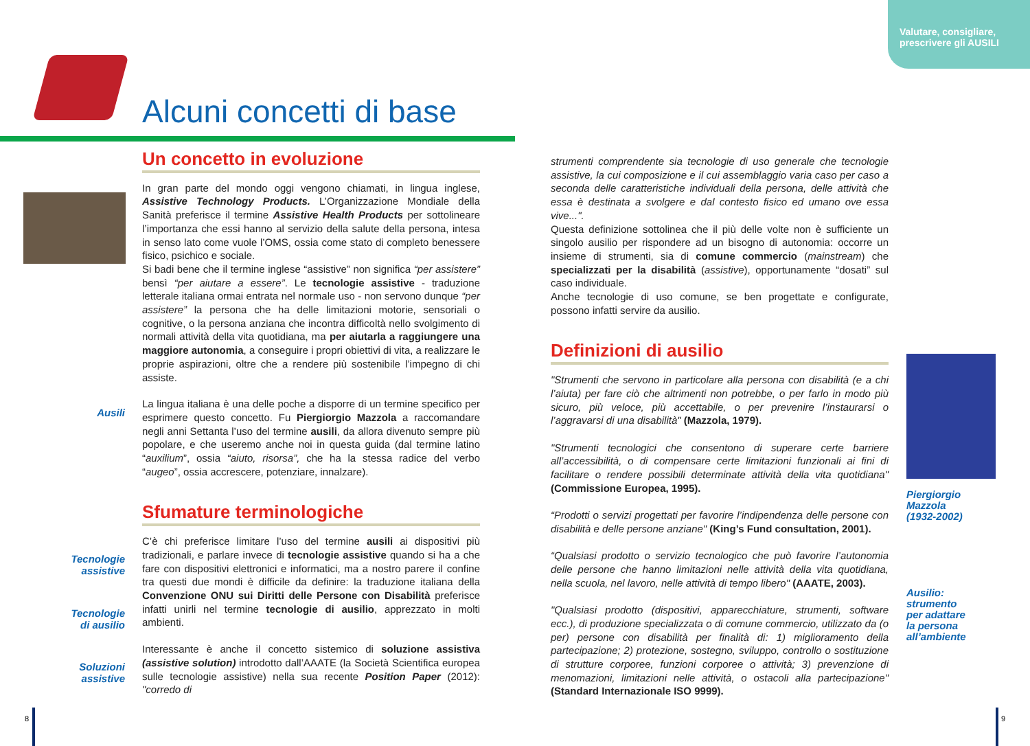Valutare, consigliare,
prescrivere gli AUSILI
Alcuni concetti di base
Ausili
Tecnologie
assistive
Tecnologie
di ausilio
Soluzioni
assistive
Piergiorgio
Mazzola
(1932-2002)
Ausilio:
strumento
per adattare
la persona
all’ambiente
Un concetto in evoluzione
In gran parte del mondo oggi vengono chiamati, in lingua inglese, Assistive Technology Products. L’Organizzazione Mondiale della Sanità preferisce il termine Assistive Health Products per sottolineare l’importanza che essi hanno al servizio della salute della persona, intesa in senso lato come vuole l’OMS, ossia come stato di completo benessere fisico, psichico e sociale.
Si badi bene che il termine inglese “assistive” non significa “per assistere” bensì “per aiutare a essere”. Le tecnologie assistive - traduzione letterale italiana ormai entrata nel normale uso - non servono dunque “per assistere” la persona che ha delle limitazioni motorie, sensoriali o cognitive, o la persona anziana che incontra difficoltà nello svolgimento di normali attività della vita quotidiana, ma per aiutarla a raggiungere una maggiore autonomia, a conseguire i propri obiettivi di vita, a realizzare le proprie aspirazioni, oltre che a rendere più sostenibile l’impegno di chi assiste.
La lingua italiana è una delle poche a disporre di un termine specifico per esprimere questo concetto. Fu Piergiorgio Mazzola a raccomandare negli anni Settanta l’uso del termine ausili, da allora divenuto sempre più popolare, e che useremo anche noi in questa guida (dal termine latino “auxilium”, ossia “aiuto, risorsa”, che ha la stessa radice del verbo “augeo”, ossia accrescere, potenziare, innalzare).
Sfumature terminologiche
C’è chi preferisce limitare l’uso del termine ausili ai dispositivi più tradizionali, e parlare invece di tecnologie assistive quando si ha a che fare con dispositivi elettronici e informatici, ma a nostro parere il confine tra questi due mondi è difficile da definire: la traduzione italiana della Convenzione ONU sui Diritti delle Persone con Disabilità preferisce infatti unirli nel termine tecnologie di ausilio, apprezzato in molti ambienti.
Interessante è anche il concetto sistemico di soluzione assistiva (assistive solution) introdotto dall’AAATE (la Società Scientifica europea sulle tecnologie assistive) nella sua recente Position Paper (2012): "corredo di
strumenti comprendente sia tecnologie di uso generale che tecnologie assistive, la cui composizione e il cui assemblaggio varia caso per caso a seconda delle caratteristiche individuali della persona, delle attività che essa è destinata a svolgere e dal contesto fisico ed umano ove essa vive...".
Questa definizione sottolinea che il più delle volte non è sufficiente un singolo ausilio per rispondere ad un bisogno di autonomia: occorre un insieme di strumenti, sia di comune commercio (mainstream) che specializzati per la disabilità (assistive), opportunamente “dosati” sul caso individuale.
Anche tecnologie di uso comune, se ben progettate e configurate, possono infatti servire da ausilio.
Definizioni di ausilio
"Strumenti che servono in particolare alla persona con disabilità (e a chi l’aiuta) per fare ciò che altrimenti non potrebbe, o per farlo in modo più sicuro, più veloce, più accettabile, o per prevenire l’instaurarsi o l’aggravarsi di una disabilità" (Mazzola, 1979).
"Strumenti tecnologici che consentono di superare certe barriere all’accessibilità, o di compensare certe limitazioni funzionali ai fini di facilitare o rendere possibili determinate attività della vita quotidiana" (Commissione Europea, 1995).
“Prodotti o servizi progettati per favorire l’indipendenza delle persone con disabilità e delle persone anziane" (King’s Fund consultation, 2001).
“Qualsiasi prodotto o servizio tecnologico che può favorire l’autonomia delle persone che hanno limitazioni nelle attività della vita quotidiana, nella scuola, nel lavoro, nelle attività di tempo libero" (AAATE, 2003).
"Qualsiasi prodotto (dispositivi, apparecchiature, strumenti, software ecc.), di produzione specializzata o di comune commercio, utilizzato da (o per) persone con disabilità per finalità di: 1) miglioramento della partecipazione; 2) protezione, sostegno, sviluppo, controllo o sostituzione di strutture corporee, funzioni corporee o attività; 3) prevenzione di menomazioni, limitazioni nelle attività, o ostacoli alla partecipazione" (Standard Internazionale ISO 9999).
8 9